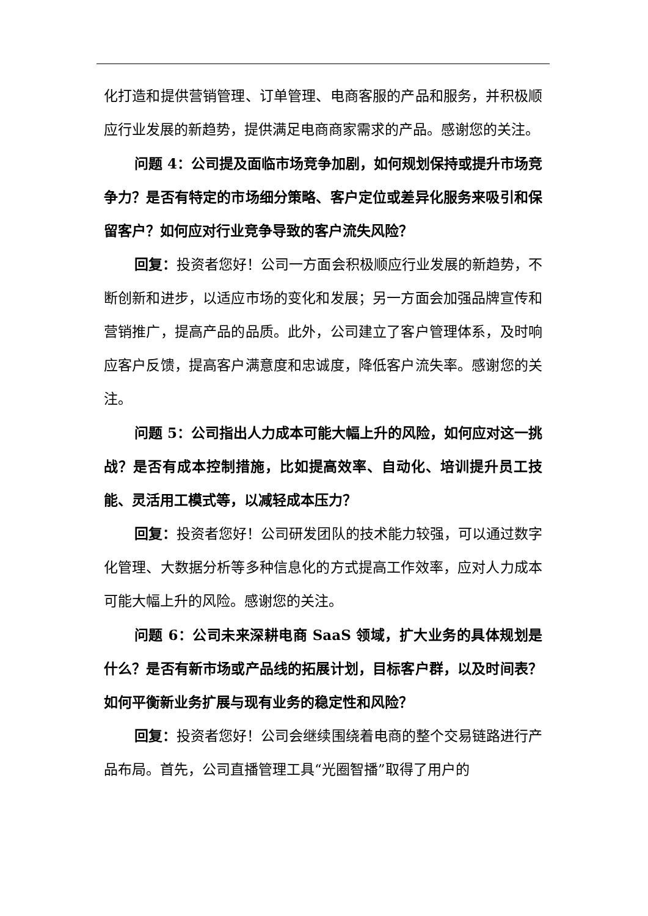化打造和提供营销管理、订单管理、电商客服的产品和服务，并积极顺应行业发展的新趋势，提供满足电商商家需求的产品。感谢您的关注。
问题 4：公司提及面临市场竞争加剧，如何规划保持或提升市场竞争力？是否有特定的市场细分策略、客户定位或差异化服务来吸引和保留客户？如何应对行业竞争导致的客户流失风险？
回复：投资者您好！公司一方面会积极顺应行业发展的新趋势，不断创新和进步，以适应市场的变化和发展；另一方面会加强品牌宣传和营销推广，提高产品的品质。此外，公司建立了客户管理体系，及时响应客户反馈，提高客户满意度和忠诚度，降低客户流失率。感谢您的关注。
问题 5：公司指出人力成本可能大幅上升的风险，如何应对这一挑战？是否有成本控制措施，比如提高效率、自动化、培训提升员工技能、灵活用工模式等，以减轻成本压力？
回复：投资者您好！公司研发团队的技术能力较强，可以通过数字化管理、大数据分析等多种信息化的方式提高工作效率，应对人力成本可能大幅上升的风险。感谢您的关注。
问题 6：公司未来深耕电商 SaaS 领域，扩大业务的具体规划是什么？是否有新市场或产品线的拓展计划，目标客户群，以及时间表？如何平衡新业务扩展与现有业务的稳定性和风险？
回复：投资者您好！公司会继续围绕着电商的整个交易链路进行产品布局。首先，公司直播管理工具“光圈智播”取得了用户的